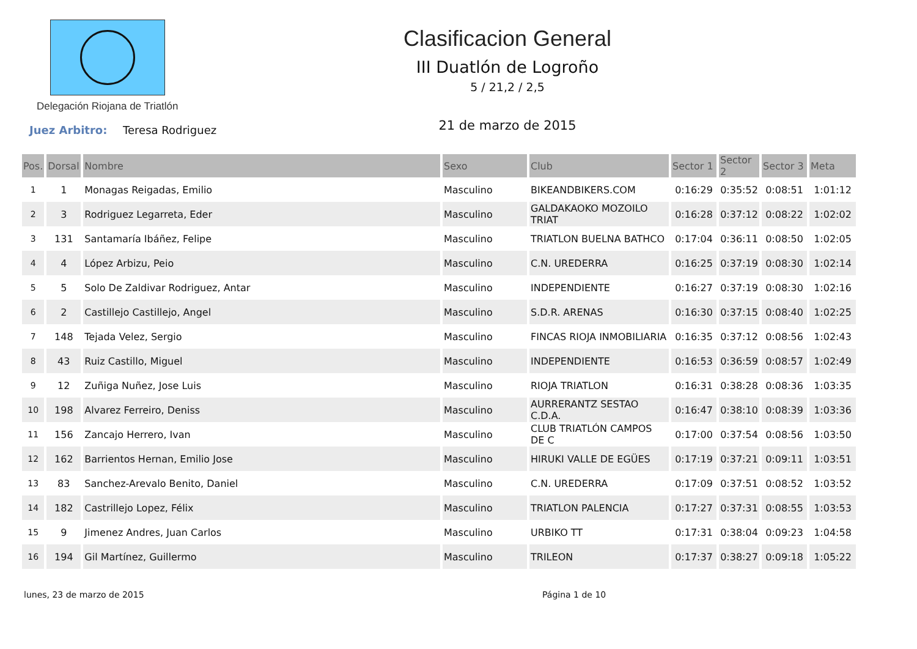Delegación Riojana de Triatlón
Clasificacion General
III Duatlón de Logroño
5 / 21,2 / 2,5
21 de marzo de 2015
Juez Arbitro: Teresa Rodriguez
| Pos. | Dorsal | Nombre | Sexo | Club | Sector 1 | Sector 2 | Sector 3 | Meta |
| --- | --- | --- | --- | --- | --- | --- | --- | --- |
| 1 | 1 | Monagas Reigadas, Emilio | Masculino | BIKEANDBIKERS.COM | 0:16:29 | 0:35:52 | 0:08:51 | 1:01:12 |
| 2 | 3 | Rodriguez Legarreta, Eder | Masculino | GALDAKAOKO MOZOILO TRIAT | 0:16:28 | 0:37:12 | 0:08:22 | 1:02:02 |
| 3 | 131 | Santamaría Ibáñez, Felipe | Masculino | TRIATLON BUELNA BATHCO | 0:17:04 | 0:36:11 | 0:08:50 | 1:02:05 |
| 4 | 4 | López Arbizu, Peio | Masculino | C.N. UREDERRA | 0:16:25 | 0:37:19 | 0:08:30 | 1:02:14 |
| 5 | 5 | Solo De Zaldivar Rodriguez, Antar | Masculino | INDEPENDIENTE | 0:16:27 | 0:37:19 | 0:08:30 | 1:02:16 |
| 6 | 2 | Castillejo Castillejo, Angel | Masculino | S.D.R. ARENAS | 0:16:30 | 0:37:15 | 0:08:40 | 1:02:25 |
| 7 | 148 | Tejada Velez, Sergio | Masculino | FINCAS RIOJA INMOBILIARIA | 0:16:35 | 0:37:12 | 0:08:56 | 1:02:43 |
| 8 | 43 | Ruiz Castillo, Miguel | Masculino | INDEPENDIENTE | 0:16:53 | 0:36:59 | 0:08:57 | 1:02:49 |
| 9 | 12 | Zuñiga Nuñez, Jose Luis | Masculino | RIOJA TRIATLON | 0:16:31 | 0:38:28 | 0:08:36 | 1:03:35 |
| 10 | 198 | Alvarez Ferreiro, Deniss | Masculino | AURRERANTZ SESTAO C.D.A. | 0:16:47 | 0:38:10 | 0:08:39 | 1:03:36 |
| 11 | 156 | Zancajo Herrero, Ivan | Masculino | CLUB TRIATLÓN CAMPOS DE C | 0:17:00 | 0:37:54 | 0:08:56 | 1:03:50 |
| 12 | 162 | Barrientos Hernan, Emilio Jose | Masculino | HIRUKI VALLE DE EGÜES | 0:17:19 | 0:37:21 | 0:09:11 | 1:03:51 |
| 13 | 83 | Sanchez-Arevalo Benito, Daniel | Masculino | C.N. UREDERRA | 0:17:09 | 0:37:51 | 0:08:52 | 1:03:52 |
| 14 | 182 | Castrillejo Lopez, Félix | Masculino | TRIATLON PALENCIA | 0:17:27 | 0:37:31 | 0:08:55 | 1:03:53 |
| 15 | 9 | Jimenez Andres, Juan Carlos | Masculino | URBIKO TT | 0:17:31 | 0:38:04 | 0:09:23 | 1:04:58 |
| 16 | 194 | Gil Martínez, Guillermo | Masculino | TRILEON | 0:17:37 | 0:38:27 | 0:09:18 | 1:05:22 |
lunes, 23 de marzo de 2015 Página 1 de 10